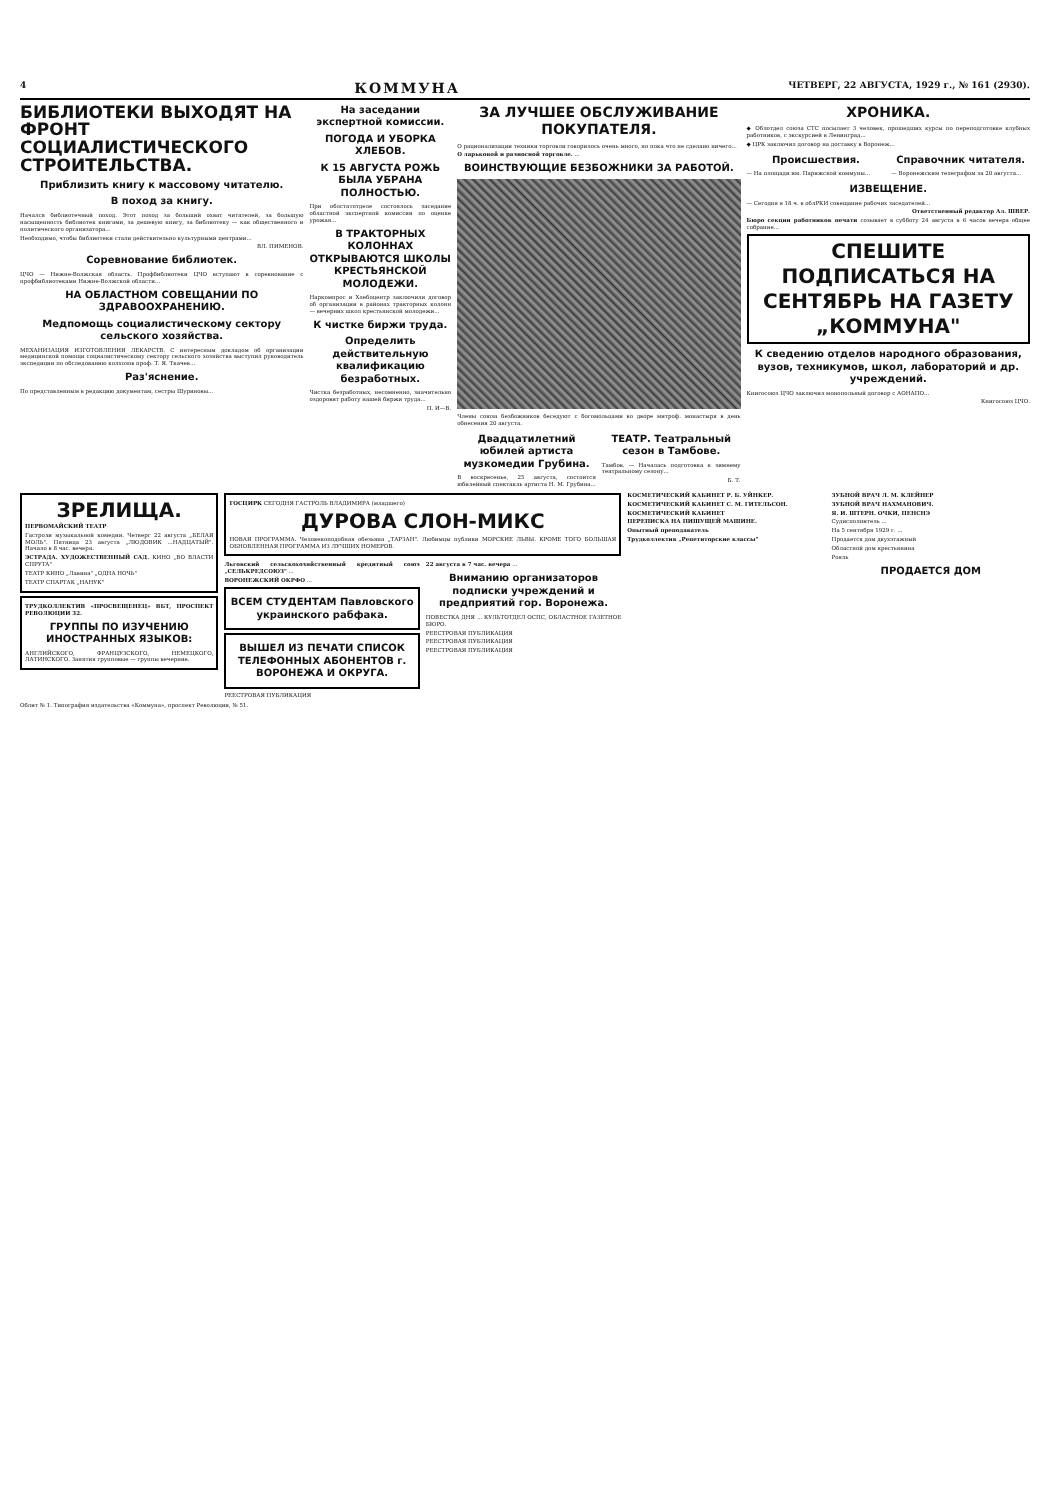4 КОММУНА ЧЕТВЕРГ, 22 АВГУСТА, 1929 г., № 161 (2930).
БИБЛИОТЕКИ ВЫХОДЯТ НА ФРОНТ СОЦИАЛИСТИЧЕСКОГО СТРОИТЕЛЬСТВА.
Приблизить книгу к массовому читателю.
В поход за книгу.
Начался библиотечный поход. Этот поход за больший охват читателей, за большую насыщенность библиотек книгами, за дешевую книгу, за библиотеку — как общественного и политического организатора...
Необходимо, чтобы библиотеки стали действительно культурными центрами...
ВЛ. ПИМЕНОВ.
Соревнование библиотек.
ЦЧО — Нижне-Волжская область. Профбиблиотеки ЦЧО вступают в соревнование с профбиблиотеками Нижне-Волжской области...
НА ОБЛАСТНОМ СОВЕЩАНИИ ПО ЗДРАВООХРАНЕНИЮ.
Медпомощь социалистическому сектору сельского хозяйства.
МЕХАНИЗАЦИЯ ИЗГОТОВЛЕНИЯ ЛЕКАРСТВ. С интересным докладом об организации медицинской помощи социалистическому сектору сельского хозяйства выступил руководитель экспедиции по обследованию колхозов проф. Т. Я. Ткачев...
Раз'яснение.
По представленным в редакцию документам, сестры Шуриновы...
На заседании экспертной комиссии.
ПОГОДА И УБОРКА ХЛЕБОВ.
К 15 АВГУСТА РОЖЬ БЫЛА УБРАНА ПОЛНОСТЬЮ.
При облстатотделе состоялось заседание областной экспертной комиссии по оценке урожая...
В ТРАКТОРНЫХ КОЛОННАХ ОТКРЫВАЮТСЯ ШКОЛЫ КРЕСТЬЯНСКОЙ МОЛОДЕЖИ.
Наркомпрос и Хлебоцентр заключили договор об организации в районах тракторных колонн — вечерних школ крестьянской молодежи...
К чистке биржи труда.
Определить действительную квалификацию безработных.
Чистка безработных, несомненно, значительно оздоровит работу нашей биржи труда...
П. И—В.
ЗА ЛУЧШЕЕ ОБСЛУЖИВАНИЕ ПОКУПАТЕЛЯ.
О рационализации техники торговли говорилось очень много, но пока что не сделано ничего...
О ларьковой и разносной торговле. ...
ВОИНСТВУЮЩИЕ БЕЗБОЖНИКИ ЗА РАБОТОЙ.
Члены союза безбожников беседуют с богомольцами во дворе митроф. монастыря в день обнесения 20 августа.
Двадцатилетний юбилей артиста музкомедии Грубина.
В воскресенье, 25 августа, состоится юбилейный спектакль артиста Н. М. Грубина...
ТЕАТР. Театральный сезон в Тамбове.
Тамбов. — Началась подготовка к зимнему театральному сезону...
Б. Т.
ХРОНИКА.
◆ Облотдел союза СТС посылает 3 человек, прошедших курсы по переподготовке клубных работников, с экскурсией в Ленинград...
◆ ЦРК заключил договор на доставку в Воронеж...
Происшествия.
— На площади им. Парижской коммуны...
Справочник читателя.
— Воронежским телеграфом за 20 августа...
ИЗВЕЩЕНИЕ.
— Сегодня в 18 ч. в облРКИ совещание рабочих заседателей...
Ответственный редактор Ал. ШВЕР.
Бюро секции работников печати созывает в субботу 24 августа в 6 часов вечера общее собрание...
СПЕШИТЕ ПОДПИСАТЬСЯ НА СЕНТЯБРЬ НА ГАЗЕТУ „КОММУНА"
К сведению отделов народного образования, вузов, техникумов, школ, лабораторий и др. учреждений.
Книгосоюз ЦЧО заключил монопольный договор с АОНАПО...
Книгосоюз ЦЧО.
ЗРЕЛИЩА.
ПЕРВОМАЙСКИЙ ТЕАТР
Гастроли музыкальной комедии. Четверг 22 августа „БЕЛАЯ МОЛЬ". Пятница 23 августа „ЛЮДОВИК ...НАДЦАТЫЙ". Начало в 8 час. вечера.
ЭСТРАДА. ХУДОЖЕСТВЕННЫЙ САД. КИНО „ВО ВЛАСТИ СПРУТА"
ТЕАТР КИНО „Лавина" „ОДНА НОЧЬ"
ТЕАТР СПАРТАК „НАНУК"
ТРУДКОЛЛЕКТИВ «ПРОСВЕЩЕНЕЦ» ВБТ, ПРОСПЕКТ РЕВОЛЮЦИИ 32.
ГРУППЫ ПО ИЗУЧЕНИЮ ИНОСТРАННЫХ ЯЗЫКОВ:
АНГЛИЙСКОГО, ФРАНЦУЗСКОГО, НЕМЕЦКОГО, ЛАТИНСКОГО. Занятия групповые — группы вечерние.
ГОСЦИРК СЕГОДНЯ ГАСТРОЛЬ ВЛАДИМИРА (младшего)
ДУРОВА СЛОН-МИКС
НОВАЯ ПРОГРАММА. Человекоподобная обезьяна „ТАРЗАН". Любимцы публики МОРСКИЕ ЛЬВЫ. КРОМЕ ТОГО БОЛЬШАЯ ОБНОВЛЕННАЯ ПРОГРАММА ИЗ ЛУЧШИХ НОМЕРОВ.
Льговский сельскохозяйственный кредитный союз „СЕЛЬКРЕДСОЮЗ" ...
ВОРОНЕЖСКИЙ ОКРФО ...
ВСЕМ СТУДЕНТАМ Павловского украинского рабфака.
ВЫШЕЛ ИЗ ПЕЧАТИ СПИСОК ТЕЛЕФОННЫХ АБОНЕНТОВ г. ВОРОНЕЖА И ОКРУГА.
РЕЕСТРОВАЯ ПУБЛИКАЦИЯ
22 августа в 7 час. вечера ...
Вниманию организаторов подписки учреждений и предприятий гор. Воронежа.
ПОВЕСТКА ДНЯ ... КУЛЬТОТДЕЛ ОСПС, ОБЛАСТНОЕ ГАЗЕТНОЕ БЮРО.
РЕЕСТРОВАЯ ПУБЛИКАЦИЯ
РЕЕСТРОВАЯ ПУБЛИКАЦИЯ
РЕЕСТРОВАЯ ПУБЛИКАЦИЯ
КОСМЕТИЧЕСКИЙ КАБИНЕТ Р. Б. УЙНКЕР.
КОСМЕТИЧЕСКИЙ КАБИНЕТ С. М. ГИТЕЛЬСОН.
КОСМЕТИЧЕСКИЙ КАБИНЕТ
ПЕРЕПИСКА НА ПИШУЩЕЙ МАШИНЕ.
Опытный преподаватель
Трудколлектив „Репетиторские классы"
ЗУБНОЙ ВРАЧ Л. М. КЛЕЙНЕР
ЗУБНОЙ ВРАЧ НАХМАНОВИЧ.
Я. И. ШТЕРН. ОЧКИ, ПЕНСНЭ
Судисполнитель ...
На 5 сентября 1929 г. ...
Продается дом двухэтажный
Областной дом крестьянина
Рояль
ПРОДАЕТСЯ ДОМ
Облит № 1. Типография издательства «Коммуна», проспект Революции, № 51.